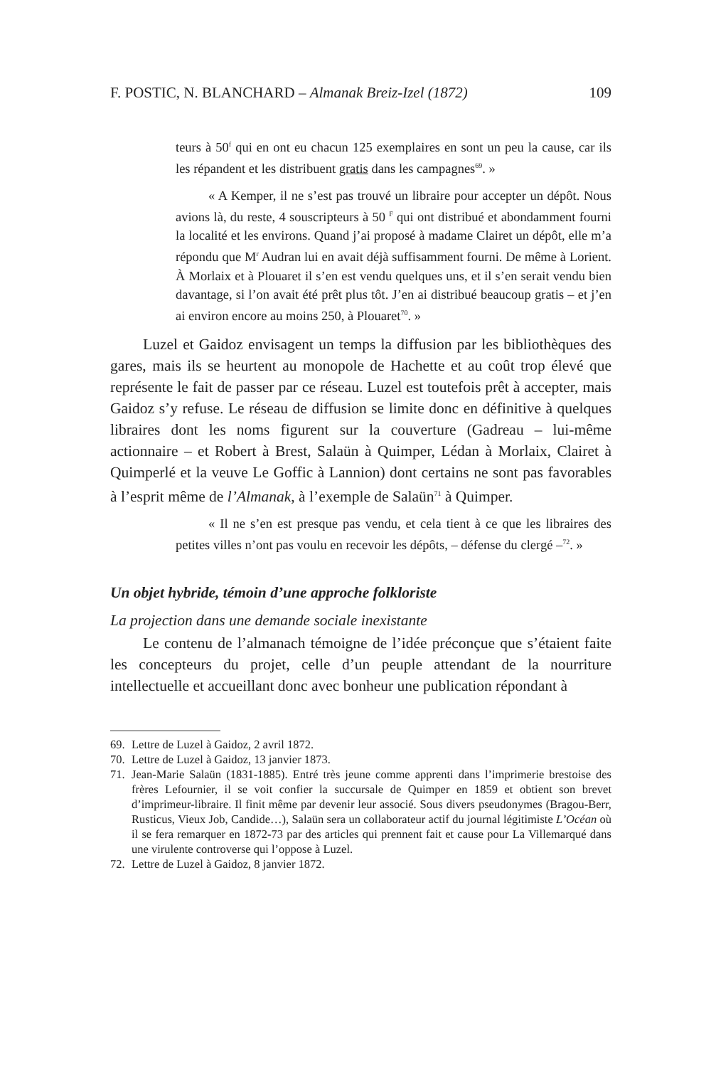F. POSTIC, N. BLANCHARD – Almanak Breiz-Izel (1872) 109
teurs à 50<sup>f</sup> qui en ont eu chacun 125 exemplaires en sont un peu la cause, car ils les répandent et les distribuent gratis dans les campagnes<sup>69</sup>. »
« A Kemper, il ne s’est pas trouvé un libraire pour accepter un dépôt. Nous avions là, du reste, 4 souscripteurs à 50 <sup>F</sup> qui ont distribué et abondamment fourni la localité et les environs. Quand j’ai proposé à madame Clairet un dépôt, elle m’a répondu que M<sup>r</sup> Audran lui en avait déjà suffisamment fourni. De même à Lorient. À Morlaix et à Plouaret il s’en est vendu quelques uns, et il s’en serait vendu bien davantage, si l’on avait été prêt plus tôt. J’en ai distribué beaucoup gratis – et j’en ai environ encore au moins 250, à Plouaret<sup>70</sup>. »
Luzel et Gaidoz envisagent un temps la diffusion par les bibliothèques des gares, mais ils se heurtent au monopole de Hachette et au coût trop élevé que représente le fait de passer par ce réseau. Luzel est toutefois prêt à accepter, mais Gaidoz s’y refuse. Le réseau de diffusion se limite donc en définitive à quelques libraires dont les noms figurent sur la couverture (Gadreau – lui-même actionnaire – et Robert à Brest, Salaün à Quimper, Lédan à Morlaix, Clairet à Quimperlé et la veuve Le Goffic à Lannion) dont certains ne sont pas favorables à l’esprit même de l’Almanak, à l’exemple de Salaün<sup>71</sup> à Quimper.
« Il ne s’en est presque pas vendu, et cela tient à ce que les libraires des petites villes n’ont pas voulu en recevoir les dépôts, – défense du clergé –<sup>72</sup>. »
Un objet hybride, témoin d’une approche folkloriste
La projection dans une demande sociale inexistante
Le contenu de l’almanach témoigne de l’idée préconçue que s’étaient faite les concepteurs du projet, celle d’un peuple attendant de la nourriture intellectuelle et accueillant donc avec bonheur une publication répondant à
69. Lettre de Luzel à Gaidoz, 2 avril 1872.
70. Lettre de Luzel à Gaidoz, 13 janvier 1873.
71. Jean-Marie Salaün (1831-1885). Entré très jeune comme apprenti dans l’imprimerie brestoise des frères Lefournier, il se voit confier la succursale de Quimper en 1859 et obtient son brevet d’imprimeur-libraire. Il finit même par devenir leur associé. Sous divers pseudonymes (Bragou-Berr, Rusticus, Vieux Job, Candide…), Salaün sera un collaborateur actif du journal légitimiste L’Océan où il se fera remarquer en 1872-73 par des articles qui prennent fait et cause pour La Villemarqué dans une virulente controverse qui l’oppose à Luzel.
72. Lettre de Luzel à Gaidoz, 8 janvier 1872.